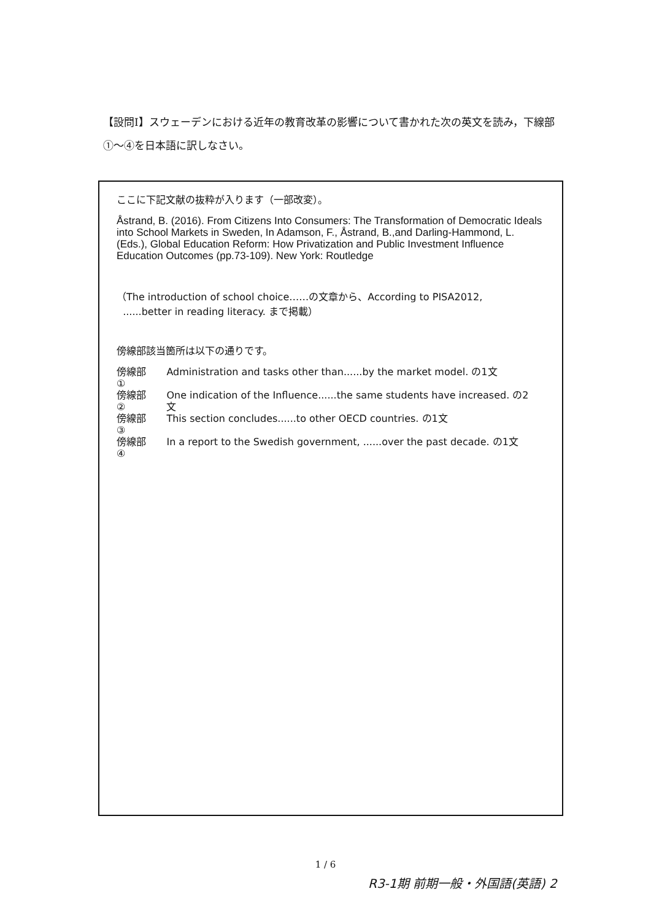【設問Ⅰ】スウェーデンにおける近年の教育改革の影響について書かれた次の英文を読み，下線部①～④を日本語に訳しなさい。
ここに下記文献の抜粋が入ります（一部改変）。
Åstrand, B. (2016). From Citizens Into Consumers: The Transformation of Democratic Ideals into School Markets in Sweden, In Adamson, F., Åstrand, B.,and Darling-Hammond, L. (Eds.), Global Education Reform: How Privatization and Public Investment Influence Education Outcomes (pp.73-109). New York: Routledge
（The introduction of school choice……の文章から、According to PISA2012,
......better in reading literacy. まで掲載）
傍線部該当箇所は以下の通りです。
| 傍線部① | Administration and tasks other than......by the market model. の1文 |
| 傍線部② | One indication of the Influence......the same students have increased. の2文 |
| 傍線部③ | This section concludes......to other OECD countries. の1文 |
| 傍線部④ | In a report to the Swedish government, ......over the past decade. の1文 |
1 / 6
R3-1期 前期一般・外国語(英語) 2